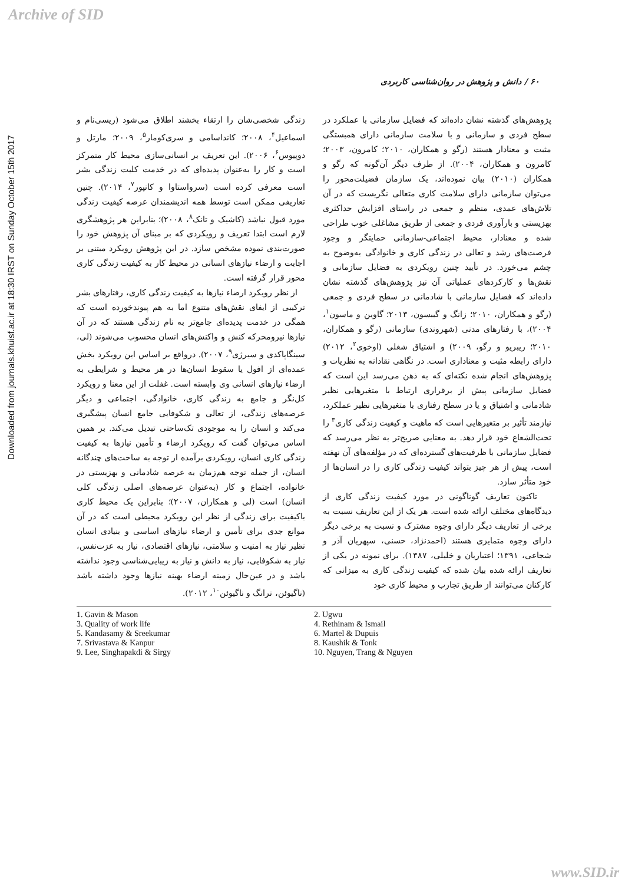Archive of SID
Downloaded from journals.khuisf.ac.ir at 18:30 IRST on Sunday October 15th 2017
۶۰ / دانش و پژوهش در روان‌شناسی کاربردی
پژوهش‌های گذشته نشان داده‌اند که فضایل سازمانی با عملکرد در سطح فردی و سازمانی و با سلامت سازمانی دارای همبستگی مثبت و معنادار هستند (رگو و همکاران، ۲۰۱۰؛ کامرون، ۲۰۰۳؛ کامرون و همکاران، ۲۰۰۴). از طرف دیگر آن‌گونه که رگو و همکاران (۲۰۱۰) بیان نموده‌اند، یک سازمان فضیلت‌محور را می‌توان سازمانی دارای سلامت کاری متعالی نگریست که در آن تلاش‌های عمدی، منظم و جمعی در راستای افزایش حداکثری بهزیستی و بارآوری فردی و جمعی از طریق مشاغلی خوب طراحی شده و معنادار، محیط اجتماعی-سازمانی حمایتگر و وجود فرصت‌های رشد و تعالی در زندگی کاری و خانوادگی به‌وضوح به چشم می‌خورد. در تأیید چنین رویکردی به فضایل سازمانی و نقش‌ها و کارکردهای عملیاتی آن نیز پژوهش‌های گذشته نشان داده‌اند که فضایل سازمانی با شادمانی در سطح فردی و جمعی (رگو و همکاران، ۲۰۱۰؛ زانگ و گیبسون، ۲۰۱۳؛ گاوین و ماسون<sup>۱</sup>، ۲۰۰۴)، با رفتارهای مدنی (شهروندی) سازمانی (رگو و همکاران، ۲۰۱۰؛ ریبریو و رگو، ۲۰۰۹) و اشتیاق شغلی (اوخوی<sup>۲</sup>، ۲۰۱۲) دارای رابطه مثبت و معناداری است. در نگاهی نقادانه به نظریات و پژوهش‌های انجام شده نکته‌ای که به ذهن می‌رسد این است که فضایل سازمانی پیش از برقراری ارتباط با متغیرهایی نظیر شادمانی و اشتیاق و یا در سطح رفتاری با متغیرهایی نظیر عملکرد، نیازمند تأثیر بر متغیرهایی است که ماهیت و کیفیت زندگی کاری<sup>۳</sup> را تحت‌الشعاع خود قرار دهد. به معنایی صریح‌تر به نظر می‌رسد که فضایل سازمانی با ظرفیت‌های گسترده‌ای که در مؤلفه‌های آن نهفته است، پیش از هر چیز بتواند کیفیت زندگی کاری را در انسان‌ها از خود متأثر سازد.
تاکنون تعاریف گوناگونی در مورد کیفیت زندگی کاری از دیدگاه‌های مختلف ارائه شده است. هر یک از این تعاریف نسبت به برخی از تعاریف دیگر دارای وجوه مشترک و نسبت به برخی دیگر دارای وجوه متمایزی هستند (احمدنژاد، حسنی، سپهریان آذر و شجاعی، ۱۳۹۱؛ اعتباریان و خلیلی، ۱۳۸۷). برای نمونه در یکی از تعاریف ارائه شده بیان شده که کیفیت زندگی کاری به میزانی که کارکنان می‌توانند از طریق تجارب و محیط کاری خود
زندگی شخصی‌شان را ارتقاء بخشند اطلاق می‌شود (ریسی‌نام و اسماعیل<sup>۴</sup>، ۲۰۰۸؛ کانداسامی و سری‌کومار<sup>۵</sup>، ۲۰۰۹؛ مارتل و دوپیوس<sup>۶</sup>، ۲۰۰۶). این تعریف بر انسانی‌سازی محیط کار متمرکز است و کار را به‌عنوان پدیده‌ای که در خدمت کلیت زندگی بشر است معرفی کرده است (سرواستاوا و کانپور<sup>۷</sup>، ۲۰۱۴). چنین تعاریفی ممکن است توسط همه اندیشمندان عرصه کیفیت زندگی مورد قبول نباشد (کاشیک و تانک<sup>۸</sup>، ۲۰۰۸)؛ بنابراین هر پژوهشگری لازم است ابتدا تعریف و رویکردی که بر مبنای آن پژوهش خود را صورت‌بندی نموده مشخص سازد. در این پژوهش رویکرد مبتنی بر اجابت و ارضاء نیازهای انسانی در محیط کار به کیفیت زندگی کاری محور قرار گرفته است.
از نظر رویکرد ارضاء نیازها به کیفیت زندگی کاری، رفتارهای بشر ترکیبی از ایفای نقش‌های متنوع اما به هم پیوندخورده است که همگی در خدمت پدیده‌ای جامع‌تر به نام زندگی هستند که در آن نیازها نیرومحرکه کنش و واکنش‌های انسان محسوب می‌شوند (لی، سینگاپاکدی و سیرژی<sup>۹</sup>، ۲۰۰۷). درواقع بر اساس این رویکرد بخش عمده‌ای از افول یا سقوط انسان‌ها در هر محیط و شرایطی به ارضاء نیازهای انسانی وی وابسته است. غفلت از این معنا و رویکرد کل‌نگر و جامع به زندگی کاری، خانوادگی، اجتماعی و دیگر عرصه‌های زندگی، از تعالی و شکوفایی جامع انسان پیشگیری می‌کند و انسان را به موجودی تک‌ساحتی تبدیل می‌کند. بر همین اساس می‌توان گفت که رویکرد ارضاء و تأمین نیازها به کیفیت زندگی کاری انسان، رویکردی برآمده از توجه به ساحت‌های چندگانه انسان، از جمله توجه هم‌زمان به عرصه شادمانی و بهزیستی در خانواده، اجتماع و کار (به‌عنوان عرصه‌های اصلی زندگی کلی انسان) است (لی و همکاران، ۲۰۰۷)؛ بنابراین یک محیط کاری باکیفیت برای زندگی از نظر این رویکرد محیطی است که در آن موانع جدی برای تأمین و ارضاء نیازهای اساسی و بنیادی انسان نظیر نیاز به امنیت و سلامتی، نیازهای اقتصادی، نیاز به عزت‌نفس، نیاز به شکوفایی، نیاز به دانش و نیاز به زیبایی‌شناسی وجود نداشته باشد و در عین‌حال زمینه ارضاء بهینه نیازها وجود داشته باشد (ناگیوئن، ترانگ و ناگیوئن<sup>۱۰</sup>، ۲۰۱۲).
1. Gavin & Mason
3. Quality of work life
5. Kandasamy & Sreekumar
7. Srivastava & Kanpur
9. Lee, Singhapakdi & Sirgy
2. Ugwu
4. Rethinam & Ismail
6. Martel & Dupuis
8. Kaushik & Tonk
10. Nguyen, Trang & Nguyen
www.SID.ir